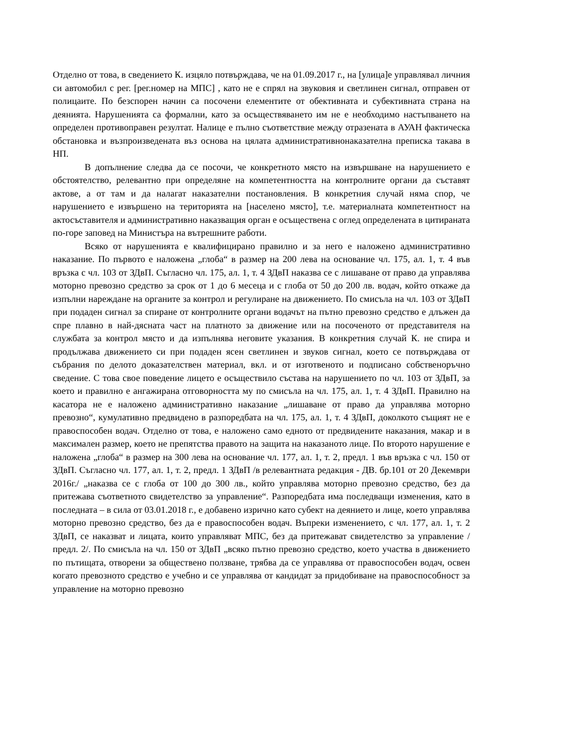Отделно от това, в сведението К. изцяло потвърждава, че на 01.09.2017 г., на [улица]е управлявал личния си автомобил с рег. [рег.номер на МПС] , като не е спрял на звуковия и светлинен сигнал, отправен от полицаите. По безспорен начин са посочени елементите от обективната и субективната страна на деянията. Нарушенията са формални, като за осъществяването им не е необходимо настъпването на определен противоправен резултат. Налице е пълно съответствие между отразената в АУАН фактическа обстановка и възпроизведената въз основа на цялата административнонаказателна преписка такава в НП.
В допълнение следва да се посочи, че конкретното място на извършване на нарушението е обстоятелство, релевантно при определяне на компетентността на контролните органи да съставят актове, а от там и да налагат наказателни постановления. В конкретния случай няма спор, че нарушението е извършено на територията на [населено място], т.е. материалната компетентност на актосъставителя и административно наказващия орган е осъществена с оглед определената в цитираната по-горе заповед на Министъра на вътрешните работи.
Всяко от нарушенията е квалифицирано правилно и за него е наложено административно наказание. По първото е наложена „глоба“ в размер на 200 лева на основание чл. 175, ал. 1, т. 4 във връзка с чл. 103 от ЗДвП. Съгласно чл. 175, ал. 1, т. 4 ЗДвП наказва се с лишаване от право да управлява моторно превозно средство за срок от 1 до 6 месеца и с глоба от 50 до 200 лв. водач, който откаже да изпълни нареждане на органите за контрол и регулиране на движението. По смисъла на чл. 103 от ЗДвП при подаден сигнал за спиране от контролните органи водачът на пътно превозно средство е длъжен да спре плавно в най-дясната част на платното за движение или на посоченото от представителя на службата за контрол място и да изпълнява неговите указания. В конкретния случай К. не спира и продължава движението си при подаден ясен светлинен и звуков сигнал, което се потвърждава от събрания по делото доказателствен материал, вкл. и от изготвеното и подписано собственоръчно сведение. С това свое поведение лицето е осъществило състава на нарушението по чл. 103 от ЗДвП, за което и правилно е ангажирана отговорността му по смисъла на чл. 175, ал. 1, т. 4 ЗДвП. Правилно на касатора не е наложено административно наказание „лишаване от право да управлява моторно превозно“, кумулативно предвидено в разпоредбата на чл. 175, ал. 1, т. 4 ЗДвП, доколкото същият не е правоспособен водач. Отделно от това, е наложено само едното от предвидените наказания, макар и в максимален размер, което не препятства правото на защита на наказаното лице. По второто нарушение е наложена „глоба“ в размер на 300 лева на основание чл. 177, ал. 1, т. 2, предл. 1 във връзка с чл. 150 от ЗДвП. Съгласно чл. 177, ал. 1, т. 2, предл. 1 ЗДвП /в релевантната редакция - ДВ. бр.101 от 20 Декември 2016г./ „наказва се с глоба от 100 до 300 лв., който управлява моторно превозно средство, без да притежава съответното свидетелство за управление“. Разпоредбата има последващи изменения, като в последната – в сила от 03.01.2018 г., е добавено изрично като субект на деянието и лице, което управлява моторно превозно средство, без да е правоспособен водач. Въпреки изменението, с чл. 177, ал. 1, т. 2 ЗДвП, се наказват и лицата, които управляват МПС, без да притежават свидетелство за управление /предл. 2/. По смисъла на чл. 150 от ЗДвП „всяко пътно превозно средство, което участва в движението по пътищата, отворени за обществено ползване, трябва да се управлява от правоспособен водач, освен когато превозното средство е учебно и се управлява от кандидат за придобиване на правоспособност за управление на моторно превозно